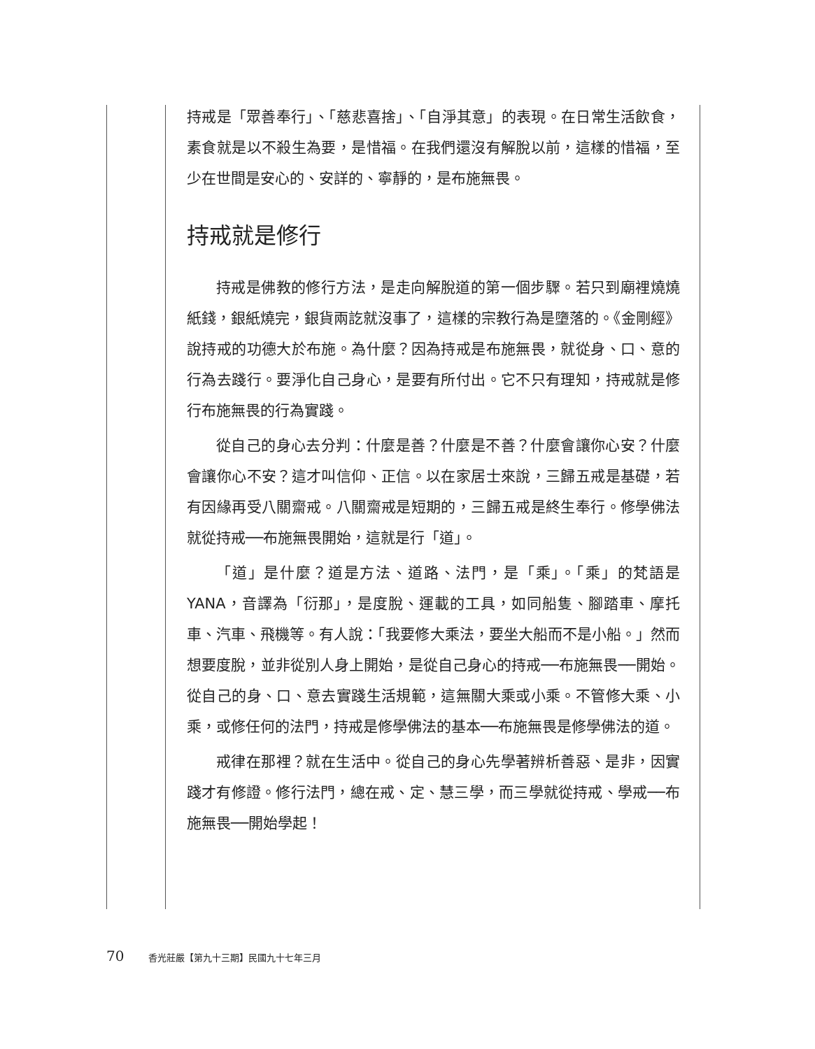持戒是「眾善奉行」、「慈悲喜捨」、「自淨其意」的表現。在日常生活飲食，素食就是以不殺生為要，是惜福。在我們還沒有解脫以前，這樣的惜福，至少在世間是安心的、安詳的、寧靜的，是布施無畏。
持戒就是修行
持戒是佛教的修行方法，是走向解脫道的第一個步驟。若只到廟裡燒燒紙錢，銀紙燒完，銀貨兩訖就沒事了，這樣的宗教行為是墮落的。《金剛經》說持戒的功德大於布施。為什麼？因為持戒是布施無畏，就從身、口、意的行為去踐行。要淨化自己身心，是要有所付出。它不只有理知，持戒就是修行布施無畏的行為實踐。
從自己的身心去分判：什麼是善？什麼是不善？什麼會讓你心安？什麼會讓你心不安？這才叫信仰、正信。以在家居士來說，三歸五戒是基礎，若有因緣再受八關齋戒。八關齋戒是短期的，三歸五戒是終生奉行。修學佛法就從持戒──布施無畏開始，這就是行「道」。
「道」是什麼？道是方法、道路、法門，是「乘」。「乘」的梵語是YANA，音譯為「衍那」，是度脫、運載的工具，如同船隻、腳踏車、摩托車、汽車、飛機等。有人說：「我要修大乘法，要坐大船而不是小船。」然而想要度脫，並非從別人身上開始，是從自己身心的持戒──布施無畏──開始。從自己的身、口、意去實踐生活規範，這無關大乘或小乘。不管修大乘、小乘，或修任何的法門，持戒是修學佛法的基本──布施無畏是修學佛法的道。
戒律在那裡？就在生活中。從自己的身心先學著辨析善惡、是非，因實踐才有修證。修行法門，總在戒、定、慧三學，而三學就從持戒、學戒──布施無畏──開始學起！
70 香光莊嚴【第九十三期】民國九十七年三月